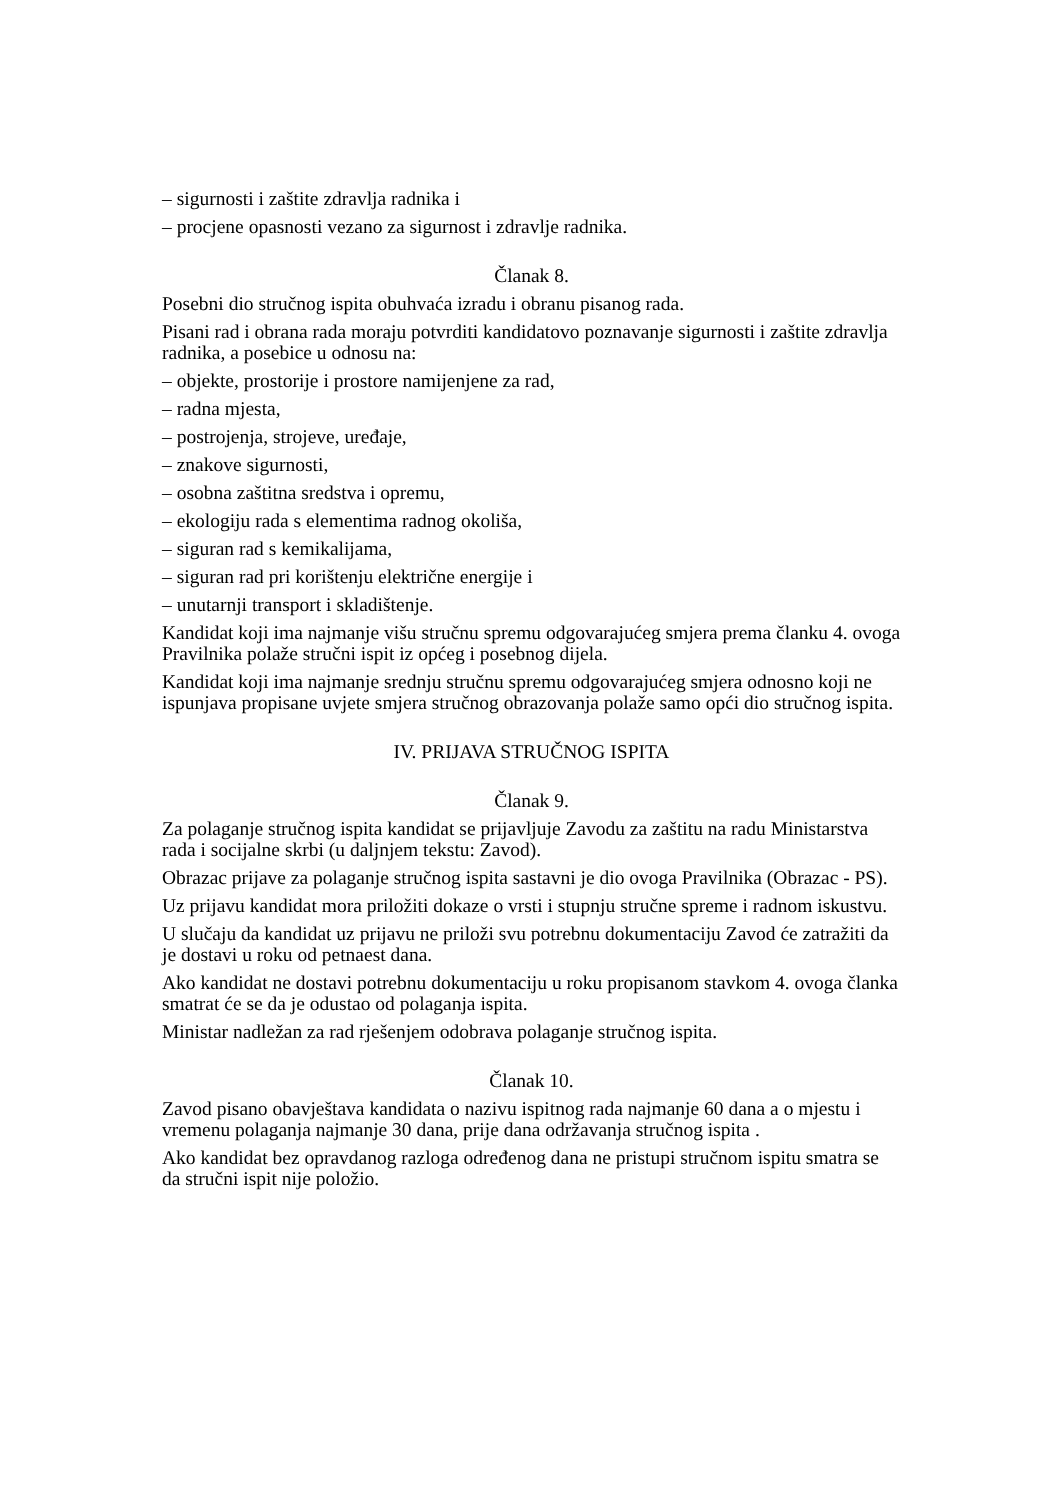– sigurnosti i zaštite zdravlja radnika i
– procjene opasnosti vezano za sigurnost i zdravlje radnika.
Članak 8.
Posebni dio stručnog ispita obuhvaća izradu i obranu pisanog rada.
Pisani rad i obrana rada moraju potvrditi kandidatovo poznavanje sigurnosti i zaštite zdravlja radnika, a posebice u odnosu na:
– objekte, prostorije i prostore namijenjene za rad,
– radna mjesta,
– postrojenja, strojeve, uređaje,
– znakove sigurnosti,
– osobna zaštitna sredstva i opremu,
– ekologiju rada s elementima radnog okoliša,
– siguran rad s kemikalijama,
– siguran rad pri korištenju električne energije i
– unutarnji transport i skladištenje.
Kandidat koji ima najmanje višu stručnu spremu odgovarajućeg smjera prema članku 4. ovoga Pravilnika polaže stručni ispit iz općeg i posebnog dijela.
Kandidat koji ima najmanje srednju stručnu spremu odgovarajućeg smjera odnosno koji ne ispunjava propisane uvjete smjera stručnog obrazovanja polaže samo opći dio stručnog ispita.
IV. PRIJAVA STRUČNOG ISPITA
Članak 9.
Za polaganje stručnog ispita kandidat se prijavljuje Zavodu za zaštitu na radu Ministarstva rada i socijalne skrbi (u daljnjem tekstu: Zavod).
Obrazac prijave za polaganje stručnog ispita sastavni je dio ovoga Pravilnika (Obrazac - PS).
Uz prijavu kandidat mora priložiti dokaze o vrsti i stupnju stručne spreme i radnom iskustvu.
U slučaju da kandidat uz prijavu ne priloži svu potrebnu dokumentaciju Zavod će zatražiti da je dostavi u roku od petnaest dana.
Ako kandidat ne dostavi potrebnu dokumentaciju u roku propisanom stavkom 4. ovoga članka smatrat će se da je odustao od polaganja ispita.
Ministar nadležan za rad rješenjem odobrava polaganje stručnog ispita.
Članak 10.
Zavod pisano obavještava kandidata o nazivu ispitnog rada najmanje 60 dana a o mjestu i vremenu polaganja najmanje 30 dana, prije dana održavanja stručnog ispita .
Ako kandidat bez opravdanog razloga određenog dana ne pristupi stručnom ispitu smatra se da stručni ispit nije položio.